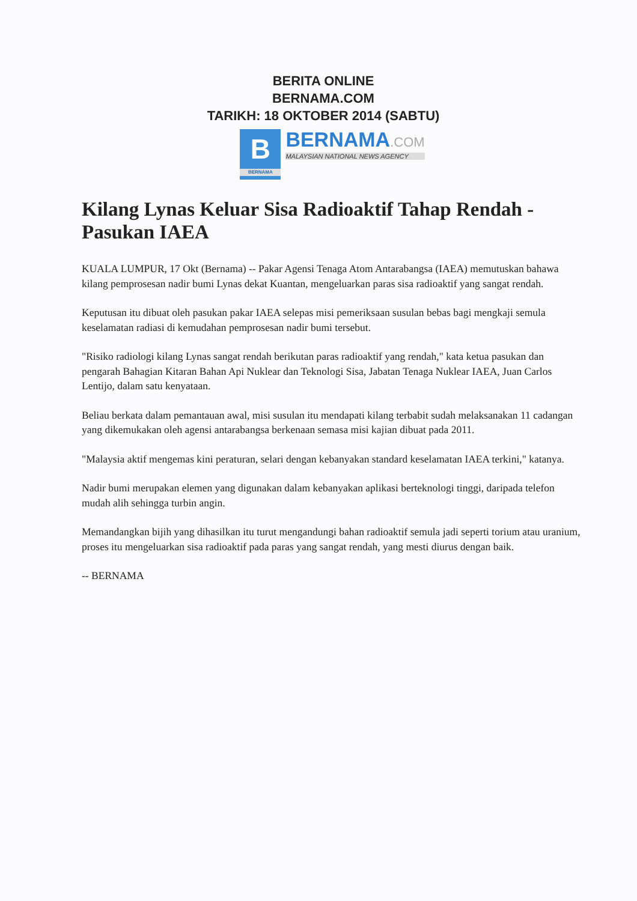BERITA ONLINE
BERNAMA.COM
TARIKH: 18 OKTOBER 2014 (SABTU)
B
BERNAMA
BERNAMA.COM
MALAYSIAN NATIONAL NEWS AGENCY
Kilang Lynas Keluar Sisa Radioaktif Tahap Rendah - Pasukan IAEA
KUALA LUMPUR, 17 Okt (Bernama) -- Pakar Agensi Tenaga Atom Antarabangsa (IAEA) memutuskan bahawa kilang pemprosesan nadir bumi Lynas dekat Kuantan, mengeluarkan paras sisa radioaktif yang sangat rendah.
Keputusan itu dibuat oleh pasukan pakar IAEA selepas misi pemeriksaan susulan bebas bagi mengkaji semula keselamatan radiasi di kemudahan pemprosesan nadir bumi tersebut.
"Risiko radiologi kilang Lynas sangat rendah berikutan paras radioaktif yang rendah," kata ketua pasukan dan pengarah Bahagian Kitaran Bahan Api Nuklear dan Teknologi Sisa, Jabatan Tenaga Nuklear IAEA, Juan Carlos Lentijo, dalam satu kenyataan.
Beliau berkata dalam pemantauan awal, misi susulan itu mendapati kilang terbabit sudah melaksanakan 11 cadangan yang dikemukakan oleh agensi antarabangsa berkenaan semasa misi kajian dibuat pada 2011.
"Malaysia aktif mengemas kini peraturan, selari dengan kebanyakan standard keselamatan IAEA terkini," katanya.
Nadir bumi merupakan elemen yang digunakan dalam kebanyakan aplikasi berteknologi tinggi, daripada telefon mudah alih sehingga turbin angin.
Memandangkan bijih yang dihasilkan itu turut mengandungi bahan radioaktif semula jadi seperti torium atau uranium, proses itu mengeluarkan sisa radioaktif pada paras yang sangat rendah, yang mesti diurus dengan baik.
-- BERNAMA